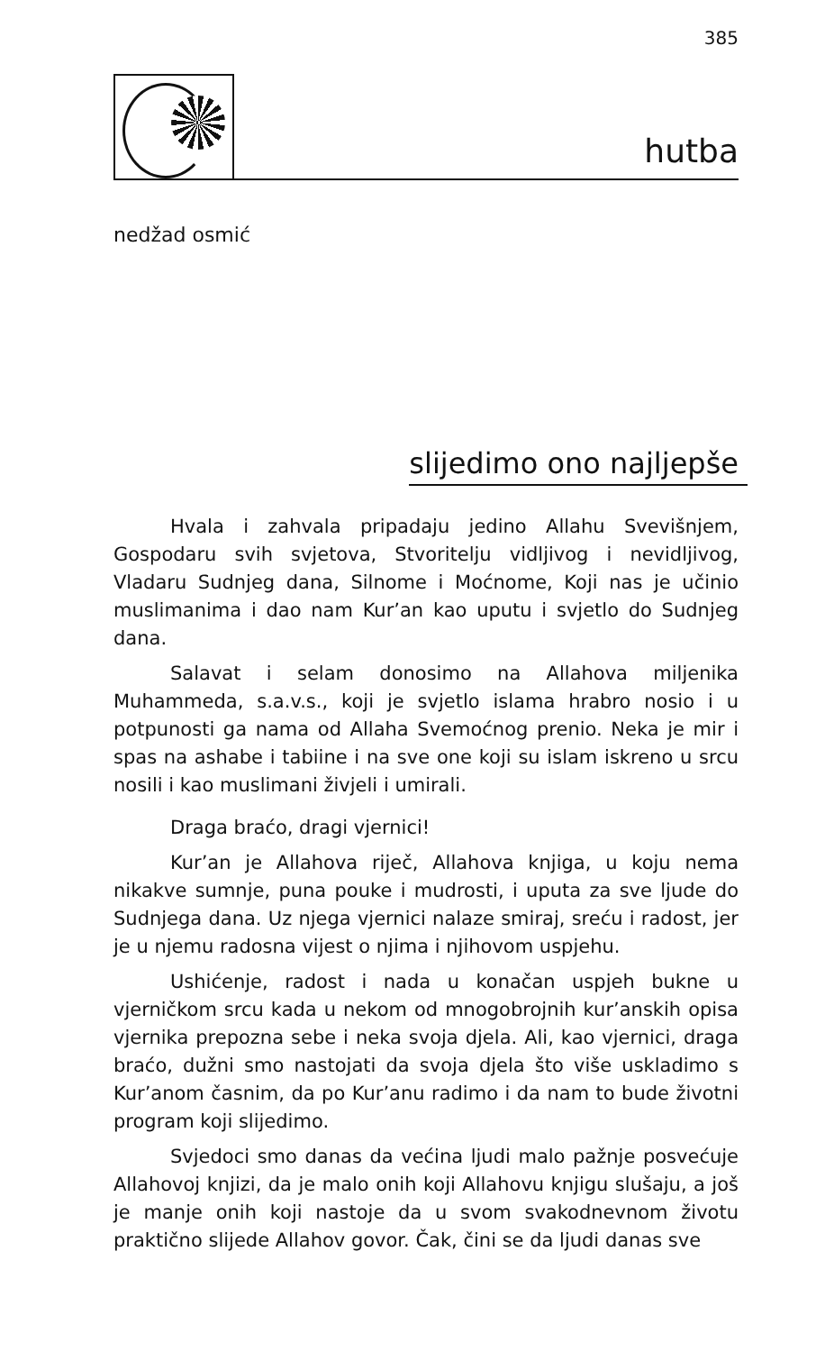385
hutba
nedžad osmić
slijedimo ono najljepše
Hvala i zahvala pripadaju jedino Allahu Svevišnjem, Gospodaru svih svjetova, Stvoritelju vidljivog i nevidljivog, Vladaru Sudnjeg dana, Silnome i Moćnome, Koji nas je učinio muslimanima i dao nam Kur’an kao uputu i svjetlo do Sudnjeg dana.
Salavat i selam donosimo na Allahova miljenika Muhammeda, s.a.v.s., koji je svjetlo islama hrabro nosio i u potpunosti ga nama od Allaha Svemoćnog prenio. Neka je mir i spas na ashabe i tabiine i na sve one koji su islam iskreno u srcu nosili i kao muslimani živjeli i umirali.
Draga braćo, dragi vjernici!
Kur’an je Allahova riječ, Allahova knjiga, u koju nema nikakve sumnje, puna pouke i mudrosti, i uputa za sve ljude do Sudnjega dana. Uz njega vjernici nalaze smiraj, sreću i radost, jer je u njemu radosna vijest o njima i njihovom uspjehu.
Ushićenje, radost i nada u konačan uspjeh bukne u vjerničkom srcu kada u nekom od mnogobrojnih kur’anskih opisa vjernika prepozna sebe i neka svoja djela. Ali, kao vjernici, draga braćo, dužni smo nastojati da svoja djela što više uskladimo s Kur’anom časnim, da po Kur’anu radimo i da nam to bude životni program koji slijedimo.
Svjedoci smo danas da većina ljudi malo pažnje posvećuje Allahovoj knjizi, da je malo onih koji Allahovu knjigu slušaju, a još je manje onih koji nastoje da u svom svakodnevnom životu praktično slijede Allahov govor. Čak, čini se da ljudi danas sve